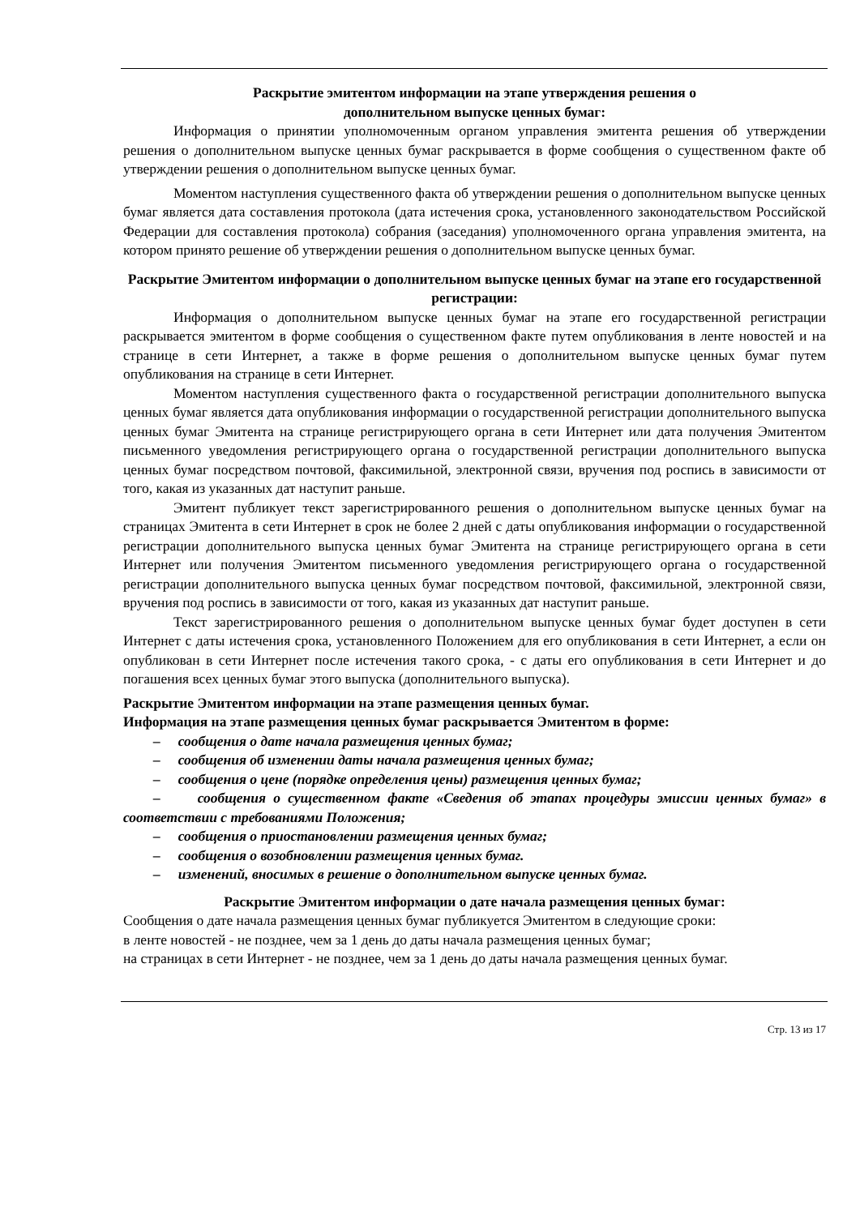Раскрытие эмитентом информации на этапе утверждения решения о
дополнительном выпуске ценных бумаг:
Информация о принятии уполномоченным органом управления эмитента решения об утверждении решения о дополнительном выпуске ценных бумаг раскрывается в форме сообщения о существенном факте об утверждении решения о дополнительном выпуске ценных бумаг.
Моментом наступления существенного факта об утверждении решения о дополнительном выпуске ценных бумаг является дата составления протокола (дата истечения срока, установленного законодательством Российской Федерации для составления протокола) собрания (заседания) уполномоченного органа управления эмитента, на котором принято решение об утверждении решения о дополнительном выпуске ценных бумаг.
Раскрытие Эмитентом информации о дополнительном выпуске ценных бумаг на этапе его государственной регистрации:
Информация о дополнительном выпуске ценных бумаг на этапе его государственной регистрации раскрывается эмитентом в форме сообщения о существенном факте путем опубликования в ленте новостей и на странице в сети Интернет, а также в форме решения о дополнительном выпуске ценных бумаг путем опубликования на странице в сети Интернет.
Моментом наступления существенного факта о государственной регистрации дополнительного выпуска ценных бумаг является дата опубликования информации о государственной регистрации дополнительного выпуска ценных бумаг Эмитента на странице регистрирующего органа в сети Интернет или дата получения Эмитентом письменного уведомления регистрирующего органа о государственной регистрации дополнительного выпуска ценных бумаг посредством почтовой, факсимильной, электронной связи, вручения под роспись в зависимости от того, какая из указанных дат наступит раньше.
Эмитент публикует текст зарегистрированного решения о дополнительном выпуске ценных бумаг на страницах Эмитента в сети Интернет в срок не более 2 дней с даты опубликования информации о государственной регистрации дополнительного выпуска ценных бумаг Эмитента на странице регистрирующего органа в сети Интернет или получения Эмитентом письменного уведомления регистрирующего органа о государственной регистрации дополнительного выпуска ценных бумаг посредством почтовой, факсимильной, электронной связи, вручения под роспись в зависимости от того, какая из указанных дат наступит раньше.
Текст зарегистрированного решения о дополнительном выпуске ценных бумаг будет доступен в сети Интернет с даты истечения срока, установленного Положением для его опубликования в сети Интернет, а если он опубликован в сети Интернет после истечения такого срока, - с даты его опубликования в сети Интернет и до погашения всех ценных бумаг этого выпуска (дополнительного выпуска).
Раскрытие Эмитентом информации на этапе размещения ценных бумаг.
Информация на этапе размещения ценных бумаг раскрывается Эмитентом в форме:
– сообщения о дате начала размещения ценных бумаг;
– сообщения об изменении даты начала размещения ценных бумаг;
– сообщения о цене (порядке определения цены) размещения ценных бумаг;
– сообщения о существенном факте «Сведения об этапах процедуры эмиссии ценных бумаг» в соответствии с требованиями Положения;
– сообщения о приостановлении размещения ценных бумаг;
– сообщения о возобновлении размещения ценных бумаг.
– изменений, вносимых в решение о дополнительном выпуске ценных бумаг.
Раскрытие Эмитентом информации о дате начала размещения ценных бумаг:
Сообщения о дате начала размещения ценных бумаг публикуется Эмитентом в следующие сроки:
в ленте новостей - не позднее, чем за 1 день до даты начала размещения ценных бумаг;
на страницах в сети Интернет - не позднее, чем за 1 день до даты начала размещения ценных бумаг.
Стр. 13 из 17